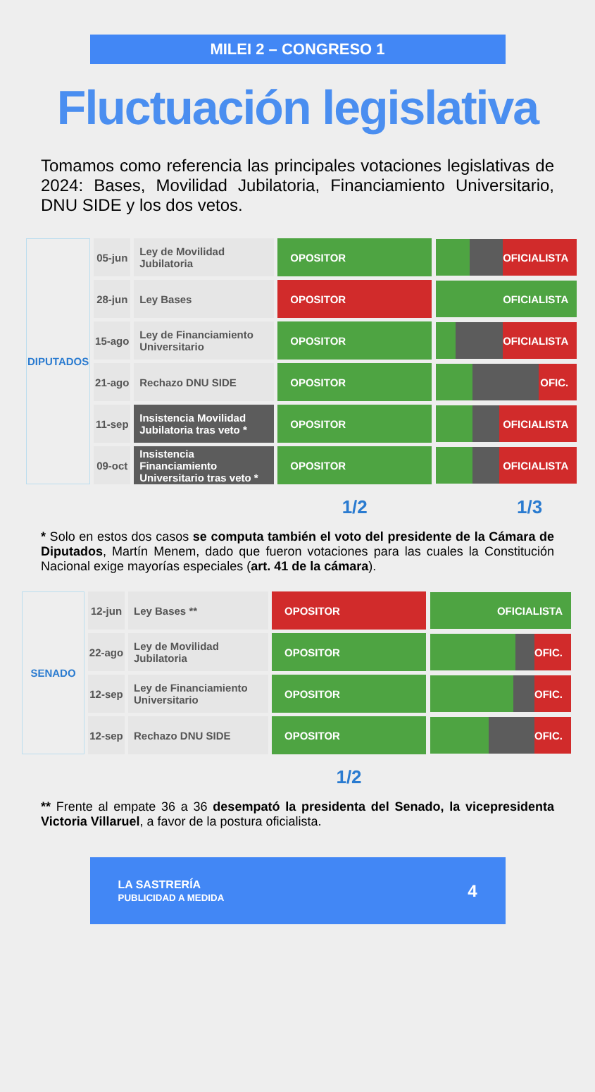MILEI 2 – CONGRESO 1
Fluctuación legislativa
Tomamos como referencia las principales votaciones legislativas de 2024: Bases, Movilidad Jubilatoria, Financiamiento Universitario, DNU SIDE y los dos vetos.
| DIPUTADOS | 05-jun | Ley de Movilidad Jubilatoria | OPOSITOR | OFICIALISTA |
| | 28-jun | Ley Bases | OPOSITOR | OFICIALISTA |
| | 15-ago | Ley de Financiamiento Universitario | OPOSITOR | OFICIALISTA |
| | 21-ago | Rechazo DNU SIDE | OPOSITOR | OFIC. |
| | 11-sep | Insistencia Movilidad Jubilatoria tras veto * | OPOSITOR | OFICIALISTA |
| | 09-oct | Insistencia Financiamiento Universitario tras veto * | OPOSITOR | OFICIALISTA |
| | | | 1/2 | 1/3 |
* Solo en estos dos casos se computa también el voto del presidente de la Cámara de Diputados, Martín Menem, dado que fueron votaciones para las cuales la Constitución Nacional exige mayorías especiales (art. 41 de la cámara).
| SENADO | 12-jun | Ley Bases ** | OPOSITOR | OFICIALISTA |
| | 22-ago | Ley de Movilidad Jubilatoria | OPOSITOR | OFIC. |
| | 12-sep | Ley de Financiamiento Universitario | OPOSITOR | OFIC. |
| | 12-sep | Rechazo DNU SIDE | OPOSITOR | OFIC. |
| | | | 1/2 | |
** Frente al empate 36 a 36 desempató la presidenta del Senado, la vicepresidenta Victoria Villaruel, a favor de la postura oficialista.
LA SASTRERÍA
PUBLICIDAD A MEDIDA 4